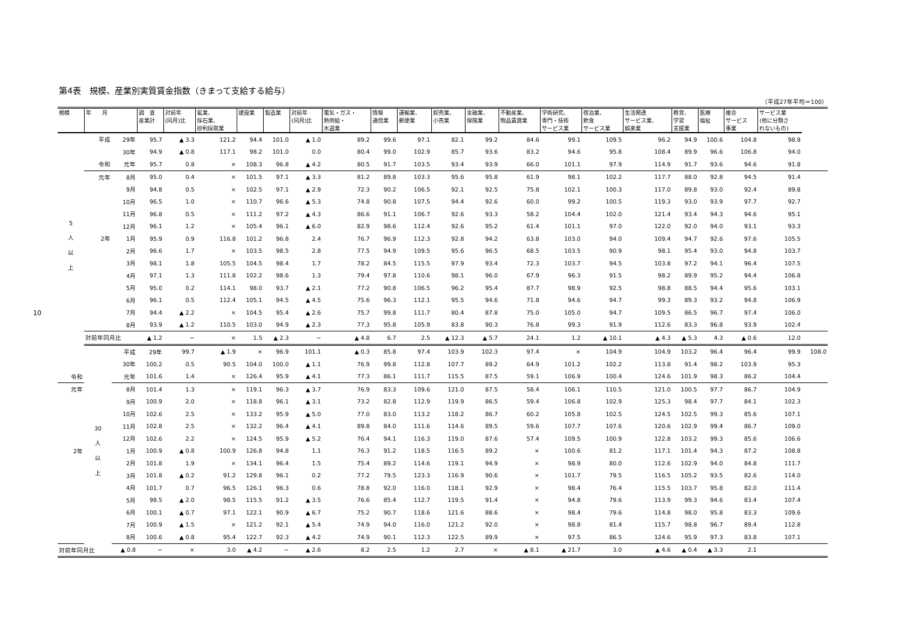第4表　規模、産業別実質賃金指数（きまって支給する給与）
（平成27年平均＝100）
10
| 規模 | 年 月 | | 調 査 産業計 | 対前年 (同月)比 | 鉱業、 採石業、 砂利採取業 | 建設業 | 製造業 | 対前年 (同月)比 | 電気・ガス・ 熱供給・ 水道業 | 情報 通信業 | 運輸業、 郵便業 | 卸売業、 小売業 | 金融業、 保険業 | 不動産業、 物品賃貸業 | 学術研究、 専門・技術 サービス業 | 宿泊業、 飲食 サービス業 | 生活関連 サービス業、 娯楽業 | 教育、 学習 支援業 | 医療 福祉 | 複合 サービス 事業 | サービス業 (他に分類さ れないもの) | |
| --- | --- | --- | --- | --- | --- | --- | --- | --- | --- | --- | --- | --- | --- | --- | --- | --- | --- | --- | --- | --- | --- | --- |
| 5 人 以 上 | 平成 | 29年 | 95.7 | ▲ 3.3 | 121.2 | 94.4 | 101.0 | ▲ 1.0 | 89.2 | 99.6 | 97.1 | 82.1 | 99.2 | 84.6 | 99.1 | 109.5 | 96.2 | 94.9 | 100.6 | 104.8 | 98.9 | |
| | | 30年 | 94.9 | ▲ 0.8 | 117.1 | 98.2 | 101.0 | 0.0 | 80.4 | 99.0 | 102.9 | 85.7 | 93.6 | 83.2 | 94.6 | 95.8 | 108.4 | 89.9 | 96.6 | 106.8 | 94.0 | |
| | 令和 | 元年 | 95.7 | 0.8 | × | 108.3 | 96.8 | ▲ 4.2 | 80.5 | 91.7 | 103.5 | 93.4 | 93.9 | 66.0 | 101.1 | 97.9 | 114.9 | 91.7 | 93.6 | 94.6 | 91.8 | |
| | 元年 | 8月 | 95.0 | 0.4 | × | 101.5 | 97.1 | ▲ 3.3 | 81.2 | 89.8 | 103.3 | 95.6 | 95.8 | 61.9 | 98.1 | 102.2 | 117.7 | 88.0 | 92.8 | 94.5 | 91.4 | |
| | | 9月 | 94.8 | 0.5 | × | 102.5 | 97.1 | ▲ 2.9 | 72.3 | 90.2 | 106.5 | 92.1 | 92.5 | 75.8 | 102.1 | 100.3 | 117.0 | 89.8 | 93.0 | 92.4 | 89.8 | |
| | | 10月 | 96.5 | 1.0 | × | 110.7 | 96.6 | ▲ 5.3 | 74.8 | 90.8 | 107.5 | 94.4 | 92.6 | 60.0 | 99.2 | 100.5 | 119.3 | 93.0 | 93.9 | 97.7 | 92.7 | |
| | | 11月 | 96.8 | 0.5 | × | 111.2 | 97.2 | ▲ 4.3 | 86.6 | 91.1 | 106.7 | 92.6 | 93.3 | 58.2 | 104.4 | 102.0 | 121.4 | 93.4 | 94.3 | 94.6 | 95.1 | |
| | | 12月 | 96.1 | 1.2 | × | 105.4 | 96.1 | ▲ 6.0 | 82.9 | 98.6 | 112.4 | 92.6 | 95.2 | 61.4 | 101.1 | 97.0 | 122.0 | 92.0 | 94.0 | 93.1 | 93.3 | |
| | 2年 | 1月 | 95.9 | 0.9 | 116.8 | 101.2 | 96.8 | 2.4 | 76.7 | 96.9 | 112.3 | 92.8 | 94.2 | 63.8 | 103.0 | 94.0 | 109.4 | 94.7 | 92.6 | 97.6 | 105.5 | |
| | | 2月 | 96.6 | 1.7 | × | 103.5 | 98.5 | 2.8 | 77.5 | 94.9 | 109.5 | 95.6 | 96.5 | 68.5 | 103.5 | 90.9 | 98.1 | 95.4 | 93.0 | 94.8 | 103.7 | |
| | | 3月 | 98.1 | 1.8 | 105.5 | 104.5 | 98.4 | 1.7 | 78.2 | 84.5 | 115.5 | 97.9 | 93.4 | 72.3 | 103.7 | 94.5 | 103.8 | 97.2 | 94.1 | 96.4 | 107.5 | |
| | | 4月 | 97.1 | 1.3 | 111.8 | 102.2 | 98.6 | 1.3 | 79.4 | 97.8 | 110.6 | 98.1 | 96.0 | 67.9 | 96.3 | 91.5 | 98.2 | 89.9 | 95.2 | 94.4 | 106.8 | |
| | | 5月 | 95.0 | 0.2 | 114.1 | 98.0 | 93.7 | ▲ 2.1 | 77.2 | 90.8 | 106.5 | 96.2 | 95.4 | 87.7 | 98.9 | 92.5 | 98.8 | 88.5 | 94.4 | 95.6 | 103.1 | |
| | | 6月 | 96.1 | 0.5 | 112.4 | 105.1 | 94.5 | ▲ 4.5 | 75.6 | 96.3 | 112.1 | 95.5 | 94.6 | 71.8 | 94.6 | 94.7 | 99.3 | 89.3 | 93.2 | 94.8 | 106.9 | |
| | | 7月 | 94.4 | ▲ 2.2 | × | 104.5 | 95.4 | ▲ 2.6 | 75.7 | 99.8 | 111.7 | 80.4 | 87.8 | 75.0 | 105.0 | 94.7 | 109.5 | 86.5 | 96.7 | 97.4 | 106.0 | |
| | | 8月 | 93.9 | ▲ 1.2 | 110.5 | 103.0 | 94.9 | ▲ 2.3 | 77.3 | 95.8 | 105.9 | 83.8 | 90.3 | 76.8 | 99.3 | 91.9 | 112.6 | 83.3 | 96.8 | 93.9 | 102.4 | |
| | 対前年同月比 | | ▲ 1.2 | − | × | 1.5 | ▲ 2.3 | − | ▲ 4.8 | 6.7 | 2.5 | ▲ 12.3 | ▲ 5.7 | 24.1 | 1.2 | ▲ 10.1 | ▲ 4.3 | ▲ 5.3 | 4.3 | ▲ 0.6 | 12.0 | |
| | 30 人 以 上 | 平成 | 29年 | 99.7 | ▲ 1.9 | × | 96.9 | 101.1 | ▲ 0.3 | 85.8 | 97.4 | 103.9 | 102.3 | 97.4 | × | 104.9 | 104.9 | 103.2 | 96.4 | 96.4 | 99.9 | 108.0 |
| | | 30年 | 100.2 | 0.5 | 90.5 | 104.0 | 100.0 | ▲ 1.1 | 76.9 | 99.8 | 112.8 | 107.7 | 89.2 | 64.9 | 101.2 | 102.2 | 113.8 | 91.4 | 98.2 | 103.9 | 95.3 | |
| 令和 | | 元年 | 101.6 | 1.4 | × | 126.4 | 95.9 | ▲ 4.1 | 77.3 | 86.1 | 111.7 | 115.5 | 87.5 | 59.1 | 106.9 | 100.4 | 124.6 | 101.9 | 98.3 | 86.2 | 104.4 | |
| 元年 | | 8月 | 101.4 | 1.3 | × | 119.1 | 96.3 | ▲ 3.7 | 76.9 | 83.3 | 109.6 | 121.0 | 87.5 | 58.4 | 106.1 | 110.5 | 121.0 | 100.5 | 97.7 | 86.7 | 104.9 | |
| | | 9月 | 100.9 | 2.0 | × | 118.8 | 96.1 | ▲ 3.1 | 73.2 | 82.8 | 112.9 | 119.9 | 86.5 | 59.4 | 106.8 | 102.9 | 125.3 | 98.4 | 97.7 | 84.1 | 102.3 | |
| | | 10月 | 102.6 | 2.5 | × | 133.2 | 95.9 | ▲ 5.0 | 77.0 | 83.0 | 113.2 | 118.2 | 86.7 | 60.2 | 105.8 | 102.5 | 124.5 | 102.5 | 99.3 | 85.6 | 107.1 | |
| | | 11月 | 102.8 | 2.5 | × | 132.2 | 96.4 | ▲ 4.1 | 89.8 | 84.0 | 111.6 | 114.6 | 89.5 | 59.6 | 107.7 | 107.6 | 120.6 | 102.9 | 99.4 | 86.7 | 109.0 | |
| | | 12月 | 102.6 | 2.2 | × | 124.5 | 95.9 | ▲ 5.2 | 76.4 | 94.1 | 116.3 | 119.0 | 87.6 | 57.4 | 109.5 | 100.9 | 122.8 | 103.2 | 99.3 | 85.6 | 106.6 | |
| 2年 | | 1月 | 100.9 | ▲ 0.8 | 100.9 | 126.8 | 94.8 | 1.1 | 76.3 | 91.2 | 118.5 | 116.5 | 89.2 | × | 100.6 | 81.2 | 117.1 | 101.4 | 94.3 | 87.2 | 108.8 | |
| | | 2月 | 101.8 | 1.9 | × | 134.1 | 96.4 | 1.5 | 75.4 | 89.2 | 114.6 | 119.1 | 94.9 | × | 98.9 | 80.0 | 112.6 | 102.9 | 94.0 | 84.8 | 111.7 | |
| | | 3月 | 101.8 | ▲ 0.2 | 91.2 | 129.8 | 96.1 | 0.2 | 77.2 | 79.5 | 123.3 | 116.9 | 90.6 | × | 101.7 | 79.5 | 116.5 | 105.2 | 93.5 | 82.6 | 114.0 | |
| | | 4月 | 101.7 | 0.7 | 96.5 | 126.1 | 96.3 | 0.6 | 78.8 | 92.0 | 116.0 | 118.1 | 92.9 | × | 98.4 | 76.4 | 115.5 | 103.7 | 95.8 | 82.0 | 111.4 | |
| | | 5月 | 98.5 | ▲ 2.0 | 98.5 | 115.5 | 91.2 | ▲ 3.5 | 76.6 | 85.4 | 112.7 | 119.5 | 91.4 | × | 94.8 | 79.6 | 113.9 | 99.3 | 94.6 | 83.4 | 107.4 | |
| | | 6月 | 100.1 | ▲ 0.7 | 97.1 | 122.1 | 90.9 | ▲ 6.7 | 75.2 | 90.7 | 118.6 | 121.6 | 88.6 | × | 98.4 | 79.6 | 114.8 | 98.0 | 95.8 | 83.3 | 109.6 | |
| | | 7月 | 100.9 | ▲ 1.5 | × | 121.2 | 92.1 | ▲ 5.4 | 74.9 | 94.0 | 116.0 | 121.2 | 92.0 | × | 98.8 | 81.4 | 115.7 | 98.8 | 96.7 | 89.4 | 112.8 | |
| | | 8月 | 100.6 | ▲ 0.8 | 95.4 | 122.7 | 92.3 | ▲ 4.2 | 74.9 | 90.1 | 112.3 | 122.5 | 89.9 | × | 97.5 | 86.5 | 124.6 | 95.9 | 97.3 | 83.8 | 107.1 | |
| 対前年同月比 | | ▲ 0.8 | − | × | 3.0 | ▲ 4.2 | − | ▲ 2.6 | 8.2 | 2.5 | 1.2 | 2.7 | × | ▲ 8.1 | ▲ 21.7 | 3.0 | ▲ 4.6 | ▲ 0.4 | ▲ 3.3 | 2.1 | | |